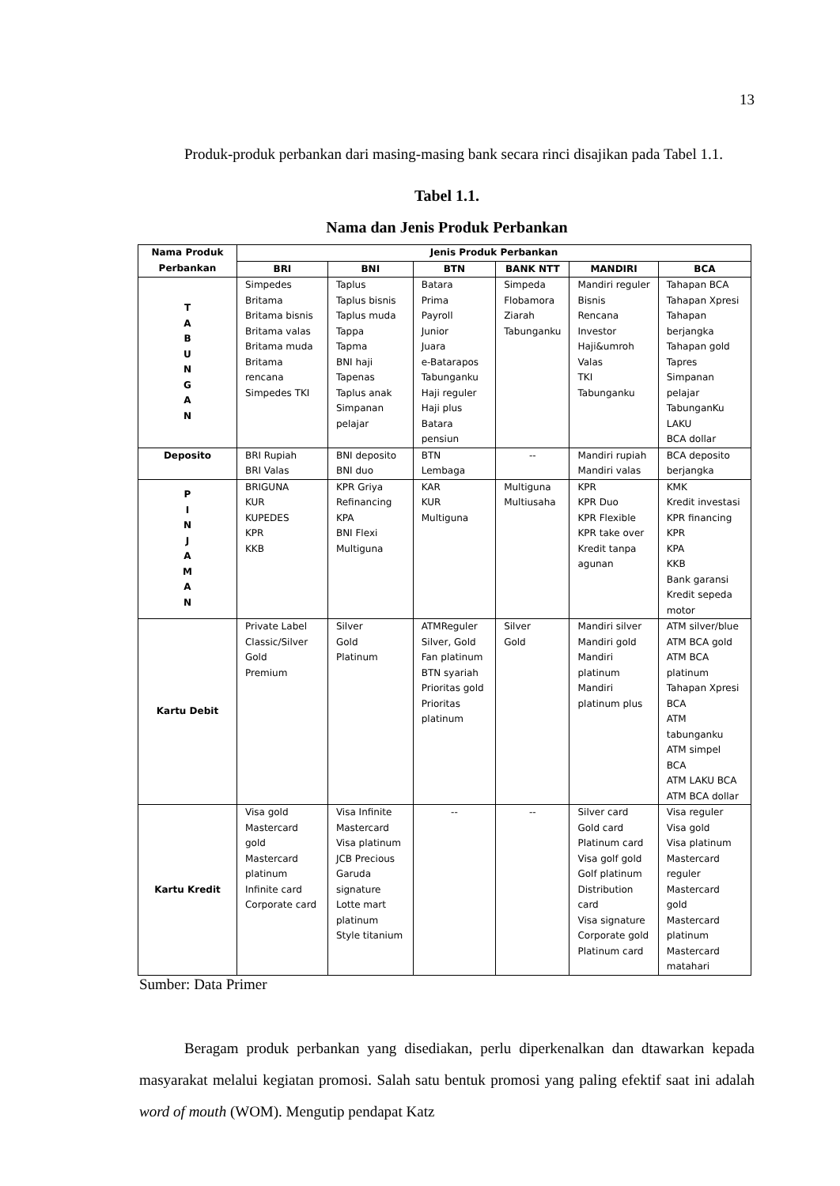13
Produk-produk perbankan dari masing-masing bank secara rinci disajikan pada Tabel 1.1.
Tabel 1.1.
Nama dan Jenis Produk Perbankan
| Nama Produk Perbankan | Jenis Produk Perbankan | | | | | |
| --- | --- | --- | --- | --- | --- | --- |
| | BRI | BNI | BTN | BANK NTT | MANDIRI | BCA |
| T A B U N G A N | Simpedes Britama Britama bisnis Britama valas Britama muda Britama rencana Simpedes TKI | Taplus Taplus bisnis Taplus muda Tappa Tapma BNI haji Tapenas Taplus anak Simpanan pelajar | Batara Prima Payroll Junior Juara e-Batarapos Tabunganku Haji reguler Haji plus Batara pensiun | Simpeda Flobamora Ziarah Tabunganku | Mandiri reguler Bisnis Rencana Investor Haji&umroh Valas TKI Tabunganku | Tahapan BCA Tahapan Xpresi Tahapan berjangka Tahapan gold Tapres Simpanan pelajar TabunganKu LAKU BCA dollar |
| Deposito | BRI Rupiah BRI Valas | BNI deposito BNI duo | BTN Lembaga | -- | Mandiri rupiah Mandiri valas | BCA deposito berjangka |
| P I N J A M A N | BRIGUNA KUR KUPEDES KPR KKB | KPR Griya Refinancing KPA BNI Flexi Multiguna | KAR KUR Multiguna | Multiguna Multiusaha | KPR KPR Duo KPR Flexible KPR take over Kredit tanpa agunan | KMK Kredit investasi KPR financing KPR KPA KKB Bank garansi Kredit sepeda motor |
| Kartu Debit | Private Label Classic/Silver Gold Premium | Silver Gold Platinum | ATMReguler Silver, Gold Fan platinum BTN syariah Prioritas gold Prioritas platinum | Silver Gold | Mandiri silver Mandiri gold Mandiri platinum Mandiri platinum plus | ATM silver/blue ATM BCA gold ATM BCA platinum Tahapan Xpresi BCA ATM tabunganku ATM simpel BCA ATM LAKU BCA ATM BCA dollar |
| Kartu Kredit | Visa gold Mastercard gold Mastercard platinum Infinite card Corporate card | Visa Infinite Mastercard Visa platinum JCB Precious Garuda signature Lotte mart platinum Style titanium | -- | -- | Silver card Gold card Platinum card Visa golf gold Golf platinum Distribution card Visa signature Corporate gold Platinum card | Visa reguler Visa gold Visa platinum Mastercard reguler Mastercard gold Mastercard platinum Mastercard matahari |
Sumber: Data Primer
Beragam produk perbankan yang disediakan, perlu diperkenalkan dan dtawarkan kepada masyarakat melalui kegiatan promosi. Salah satu bentuk promosi yang paling efektif saat ini adalah word of mouth (WOM). Mengutip pendapat Katz